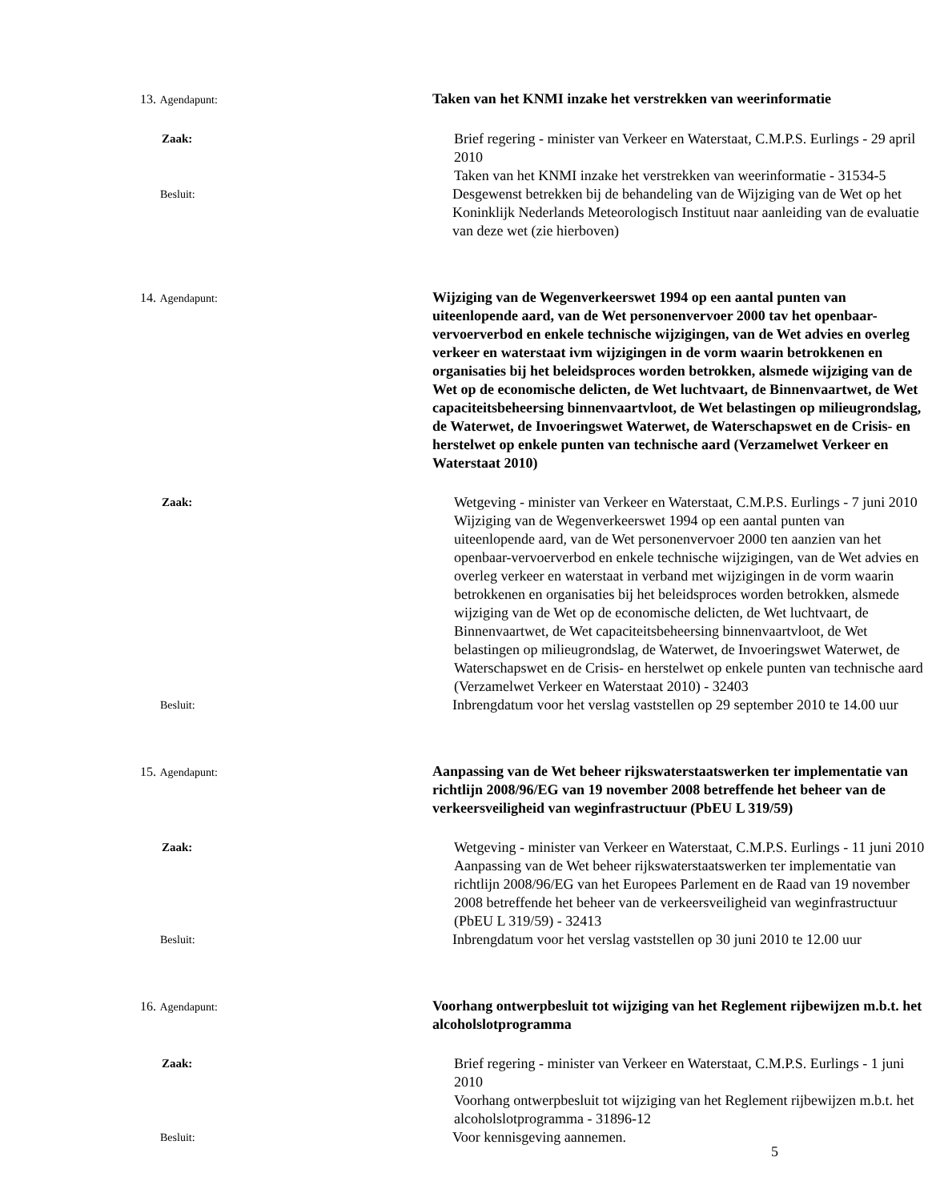13. Agendapunt:
Taken van het KNMI inzake het verstrekken van weerinformatie
Zaak:
Brief regering - minister van Verkeer en Waterstaat, C.M.P.S. Eurlings - 29 april 2010
Taken van het KNMI inzake het verstrekken van weerinformatie - 31534-5
Besluit:
Desgewenst betrekken bij de behandeling van de Wijziging van de Wet op het Koninklijk Nederlands Meteorologisch Instituut naar aanleiding van de evaluatie van deze wet (zie hierboven)
14. Agendapunt:
Wijziging van de Wegenverkeerswet 1994 op een aantal punten van uiteenlopende aard, van de Wet personenvervoer 2000 tav het openbaar-vervoerverbod en enkele technische wijzigingen, van de Wet advies en overleg verkeer en waterstaat ivm wijzigingen in de vorm waarin betrokkenen en organisaties bij het beleidsproces worden betrokken, alsmede wijziging van de Wet op de economische delicten, de Wet luchtvaart, de Binnenvaartwet, de Wet capaciteitsbeheersing binnenvaartvloot, de Wet belastingen op milieugrondslag, de Waterwet, de Invoeringswet Waterwet, de Waterschapswet en de Crisis- en herstelwet op enkele punten van technische aard (Verzamelwet Verkeer en Waterstaat 2010)
Zaak:
Wetgeving - minister van Verkeer en Waterstaat, C.M.P.S. Eurlings - 7 juni 2010
Wijziging van de Wegenverkeerswet 1994 op een aantal punten van uiteenlopende aard, van de Wet personenvervoer 2000 ten aanzien van het openbaar-vervoerverbod en enkele technische wijzigingen, van de Wet advies en overleg verkeer en waterstaat in verband met wijzigingen in de vorm waarin betrokkenen en organisaties bij het beleidsproces worden betrokken, alsmede wijziging van de Wet op de economische delicten, de Wet luchtvaart, de Binnenvaartwet, de Wet capaciteitsbeheersing binnenvaartvloot, de Wet belastingen op milieugrondslag, de Waterwet, de Invoeringswet Waterwet, de Waterschapswet en de Crisis- en herstelwet op enkele punten van technische aard (Verzamelwet Verkeer en Waterstaat 2010) - 32403
Besluit:
Inbrengdatum voor het verslag vaststellen op 29 september 2010 te 14.00 uur
15. Agendapunt:
Aanpassing van de Wet beheer rijkswaterstaatswerken ter implementatie van richtlijn 2008/96/EG van 19 november 2008 betreffende het beheer van de verkeersveiligheid van weginfrastructuur (PbEU L 319/59)
Zaak:
Wetgeving - minister van Verkeer en Waterstaat, C.M.P.S. Eurlings - 11 juni 2010
Aanpassing van de Wet beheer rijkswaterstaatswerken ter implementatie van richtlijn 2008/96/EG van het Europees Parlement en de Raad van 19 november 2008 betreffende het beheer van de verkeersveiligheid van weginfrastructuur (PbEU L 319/59) - 32413
Besluit:
Inbrengdatum voor het verslag vaststellen op 30 juni 2010 te 12.00 uur
16. Agendapunt:
Voorhang ontwerpbesluit tot wijziging van het Reglement rijbewijzen m.b.t. het alcoholslotprogramma
Zaak:
Brief regering - minister van Verkeer en Waterstaat, C.M.P.S. Eurlings - 1 juni 2010
Voorhang ontwerpbesluit tot wijziging van het Reglement rijbewijzen m.b.t. het alcoholslotprogramma - 31896-12
Besluit:
Voor kennisgeving aannemen.
5